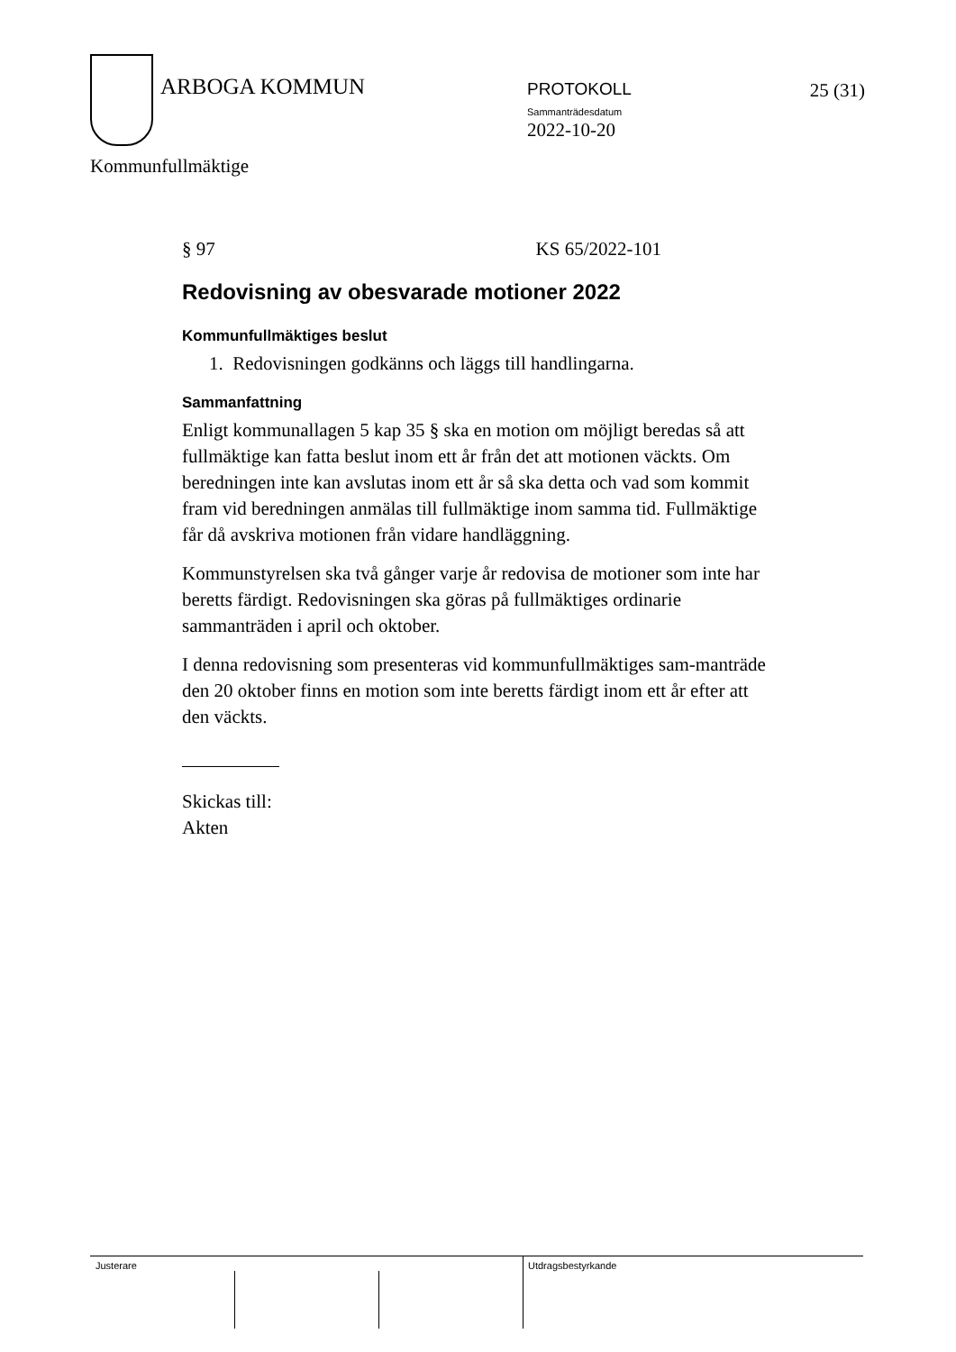ARBOGA KOMMUN PROTOKOLL
Sammanträdesdatum
2022-10-20
25 (31)
Kommunfullmäktige
§ 97 KS 65/2022-101
Redovisning av obesvarade motioner 2022
Kommunfullmäktiges beslut
1. Redovisningen godkänns och läggs till handlingarna.
Sammanfattning
Enligt kommunallagen 5 kap 35 § ska en motion om möjligt beredas så att fullmäktige kan fatta beslut inom ett år från det att motionen väckts. Om beredningen inte kan avslutas inom ett år så ska detta och vad som kommit fram vid beredningen anmälas till fullmäktige inom samma tid. Fullmäktige får då avskriva motionen från vidare handläggning.
Kommunstyrelsen ska två gånger varje år redovisa de motioner som inte har beretts färdigt. Redovisningen ska göras på fullmäktiges ordinarie sammanträden i april och oktober.
I denna redovisning som presenteras vid kommunfullmäktiges sam-manträde den 20 oktober finns en motion som inte beretts färdigt inom ett år efter att den väckts.
Skickas till:
Akten
Justerare Utdragsbestyrkande